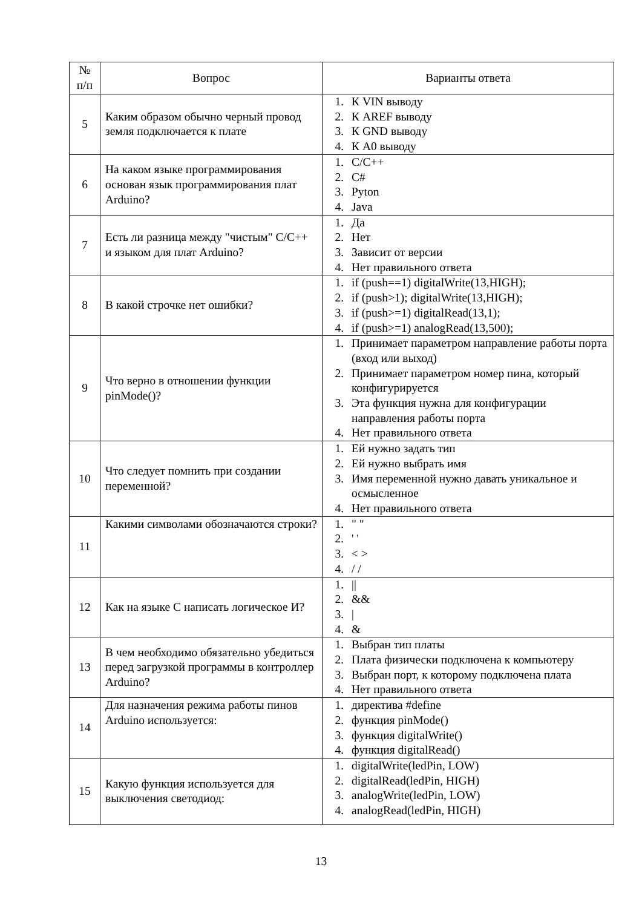| № п/п | Вопрос | Варианты ответа |
| --- | --- | --- |
| 5 | Каким образом обычно черный провод земля подключается к плате | 1. К VIN выводу 2. К AREF выводу 3. К GND выводу 4. К A0 выводу |
| 6 | На каком языке программирования основан язык программирования плат Arduino? | 1. C/C++ 2. C# 3. Pyton 4. Java |
| 7 | Есть ли разница между "чистым" C/C++ и языком для плат Arduino? | 1. Да 2. Нет 3. Зависит от версии 4. Нет правильного ответа |
| 8 | В какой строчке нет ошибки? | 1. if (push==1) digitalWrite(13,HIGH); 2. if (push>1); digitalWrite(13,HIGH); 3. if (push>=1) digitalRead(13,1); 4. if (push>=1) analogRead(13,500); |
| 9 | Что верно в отношении функции pinMode()? | 1. Принимает параметром направление работы порта (вход или выход) 2. Принимает параметром номер пина, который конфигурируется 3. Эта функция нужна для конфигурации направления работы порта 4. Нет правильного ответа |
| 10 | Что следует помнить при создании переменной? | 1. Ей нужно задать тип 2. Ей нужно выбрать имя 3. Имя переменной нужно давать уникальное и осмысленное 4. Нет правильного ответа |
| 11 | Какими символами обозначаются строки? | 1. " " 2. ' ' 3. < > 4. / / |
| 12 | Как на языке C написать логическое И? | 1. // 2. && 3. / 4. & |
| 13 | В чем необходимо обязательно убедиться перед загрузкой программы в контроллер Arduino? | 1. Выбран тип платы 2. Плата физически подключена к компьютеру 3. Выбран порт, к которому подключена плата 4. Нет правильного ответа |
| 14 | Для назначения режима работы пинов Arduino используется: | 1. директива #define 2. функция pinMode() 3. функция digitalWrite() 4. функция digitalRead() |
| 15 | Какую функция используется для выключения светодиод: | 1. digitalWrite(ledPin, LOW) 2. digitalRead(ledPin, HIGH) 3. analogWrite(ledPin, LOW) 4. analogRead(ledPin, HIGH) |
13